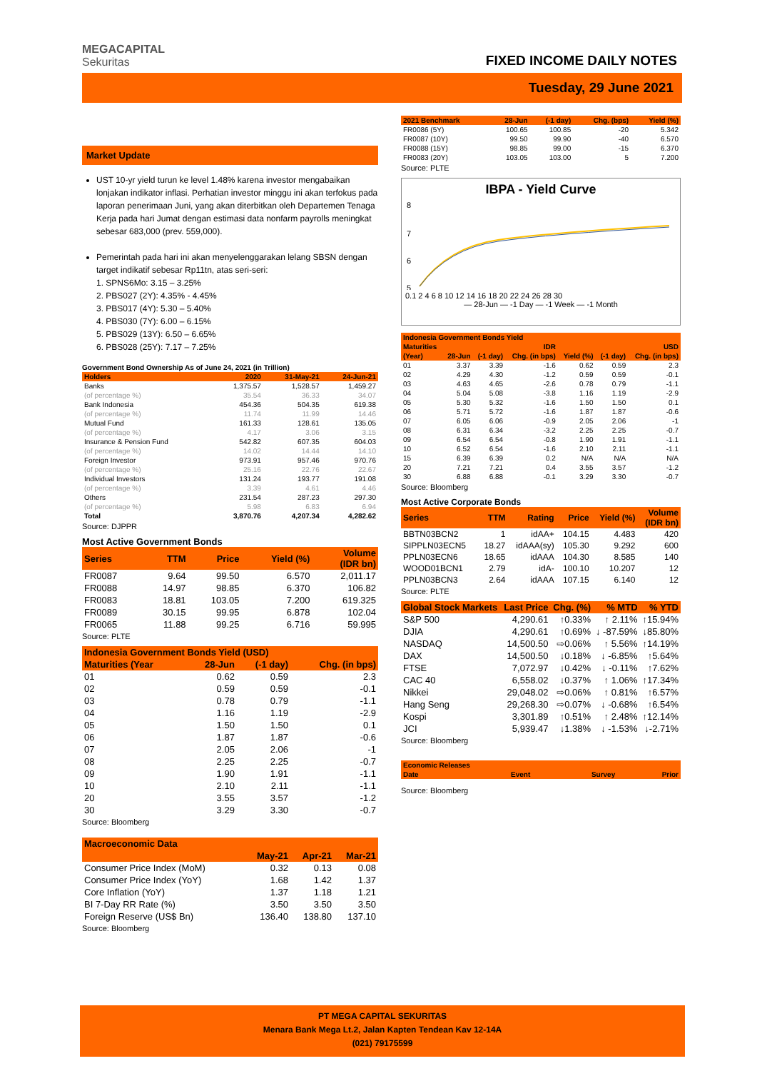MEGACAPITAL
Sekuritas
FIXED INCOME DAILY NOTES
Tuesday, 29 June 2021
Market Update
UST 10-yr yield turun ke level 1.48% karena investor mengabaikan lonjakan indikator inflasi. Perhatian investor minggu ini akan terfokus pada laporan penerimaan Juni, yang akan diterbitkan oleh Departemen Tenaga Kerja pada hari Jumat dengan estimasi data nonfarm payrolls meningkat sebesar 683,000 (prev. 559,000).
Pemerintah pada hari ini akan menyelenggarakan lelang SBSN dengan target indikatif sebesar Rp11tn, atas seri-seri:
1. SPNS6Mo: 3.15 – 3.25%
2. PBS027 (2Y): 4.35% - 4.45%
3. PBS017 (4Y): 5.30 – 5.40%
4. PBS030 (7Y): 6.00 – 6.15%
5. PBS029 (13Y): 6.50 – 6.65%
6. PBS028 (25Y): 7.17 – 7.25%
Government Bond Ownership As of June 24, 2021 (in Trillion)
| Holders | 2020 | 31-May-21 | 24-Jun-21 |
| --- | --- | --- | --- |
| Banks | 1,375.57 | 1,528.57 | 1,459.27 |
| (of percentage %) | 35.54 | 36.33 | 34.07 |
| Bank Indonesia | 454.36 | 504.35 | 619.38 |
| (of percentage %) | 11.74 | 11.99 | 14.46 |
| Mutual Fund | 161.33 | 128.61 | 135.05 |
| (of percentage %) | 4.17 | 3.06 | 3.15 |
| Insurance & Pension Fund | 542.82 | 607.35 | 604.03 |
| (of percentage %) | 14.02 | 14.44 | 14.10 |
| Foreign Investor | 973.91 | 957.46 | 970.76 |
| (of percentage %) | 25.16 | 22.76 | 22.67 |
| Individual Investors | 131.24 | 193.77 | 191.08 |
| (of percentage %) | 3.39 | 4.61 | 4.46 |
| Others | 231.54 | 287.23 | 297.30 |
| (of percentage %) | 5.98 | 6.83 | 6.94 |
| Total | 3,870.76 | 4,207.34 | 4,282.62 |
Source: DJPPR
Most Active Government Bonds
| Series | TTM | Price | Yield (%) | Volume (IDR bn) |
| --- | --- | --- | --- | --- |
| FR0087 | 9.64 | 99.50 | 6.570 | 2,011.17 |
| FR0088 | 14.97 | 98.85 | 6.370 | 106.82 |
| FR0083 | 18.81 | 103.05 | 7.200 | 619.325 |
| FR0089 | 30.15 | 99.95 | 6.878 | 102.04 |
| FR0065 | 11.88 | 99.25 | 6.716 | 59.995 |
Source: PLTE
| Indonesia Government Bonds Yield (USD) | | | |
| --- | --- | --- | --- |
| Maturities (Year | 28-Jun | (-1 day) | Chg. (in bps) |
| 01 | 0.62 | 0.59 | 2.3 |
| 02 | 0.59 | 0.59 | -0.1 |
| 03 | 0.78 | 0.79 | -1.1 |
| 04 | 1.16 | 1.19 | -2.9 |
| 05 | 1.50 | 1.50 | 0.1 |
| 06 | 1.87 | 1.87 | -0.6 |
| 07 | 2.05 | 2.06 | -1 |
| 08 | 2.25 | 2.25 | -0.7 |
| 09 | 1.90 | 1.91 | -1.1 |
| 10 | 2.10 | 2.11 | -1.1 |
| 20 | 3.55 | 3.57 | -1.2 |
| 30 | 3.29 | 3.30 | -0.7 |
Source: Bloomberg
| Macroeconomic Data | | | |
| --- | --- | --- | --- |
| | May-21 | Apr-21 | Mar-21 |
| Consumer Price Index (MoM) | 0.32 | 0.13 | 0.08 |
| Consumer Price Index (YoY) | 1.68 | 1.42 | 1.37 |
| Core Inflation (YoY) | 1.37 | 1.18 | 1.21 |
| BI 7-Day RR Rate (%) | 3.50 | 3.50 | 3.50 |
| Foreign Reserve (US$ Bn) | 136.40 | 138.80 | 137.10 |
Source: Bloomberg
| 2021 Benchmark | 28-Jun | (-1 day) | Chg. (bps) | Yield (%) |
| --- | --- | --- | --- | --- |
| FR0086 (5Y) | 100.65 | 100.85 | -20 | 5.342 |
| FR0087 (10Y) | 99.50 | 99.90 | -40 | 6.570 |
| FR0088 (15Y) | 98.85 | 99.00 | -15 | 6.370 |
| FR0083 (20Y) | 103.05 | 103.00 | 5 | 7.200 |
Source: PLTE
IBPA - Yield Curve
8
7
6
5
0.1 2 4 6 8 10 12 14 16 18 20 22 24 26 28 30
— 28-Jun — -1 Day — -1 Week — -1 Month
| Indonesia Government Bonds Yield | | | | | | |
| --- | --- | --- | --- | --- | --- | --- |
| Maturities | IDR | | | USD | | |
| (Year) | 28-Jun | (-1 day) | Chg. (in bps) | Yield (%) | (-1 day) | Chg. (in bps) |
| 01 | 3.37 | 3.39 | -1.6 | 0.62 | 0.59 | 2.3 |
| 02 | 4.29 | 4.30 | -1.2 | 0.59 | 0.59 | -0.1 |
| 03 | 4.63 | 4.65 | -2.6 | 0.78 | 0.79 | -1.1 |
| 04 | 5.04 | 5.08 | -3.8 | 1.16 | 1.19 | -2.9 |
| 05 | 5.30 | 5.32 | -1.6 | 1.50 | 1.50 | 0.1 |
| 06 | 5.71 | 5.72 | -1.6 | 1.87 | 1.87 | -0.6 |
| 07 | 6.05 | 6.06 | -0.9 | 2.05 | 2.06 | -1 |
| 08 | 6.31 | 6.34 | -3.2 | 2.25 | 2.25 | -0.7 |
| 09 | 6.54 | 6.54 | -0.8 | 1.90 | 1.91 | -1.1 |
| 10 | 6.52 | 6.54 | -1.6 | 2.10 | 2.11 | -1.1 |
| 15 | 6.39 | 6.39 | 0.2 | N/A | N/A | N/A |
| 20 | 7.21 | 7.21 | 0.4 | 3.55 | 3.57 | -1.2 |
| 30 | 6.88 | 6.88 | -0.1 | 3.29 | 3.30 | -0.7 |
Source: Bloomberg
Most Active Corporate Bonds
| Series | TTM | Rating | Price | Yield (%) | Volume (IDR bn) |
| --- | --- | --- | --- | --- | --- |
| BBTN03BCN2 | 1 | idAA+ | 104.15 | 4.483 | 420 |
| SIPPLN03ECN5 | 18.27 | idAAA(sy) | 105.30 | 9.292 | 600 |
| PPLN03ECN6 | 18.65 | idAAA | 104.30 | 8.585 | 140 |
| WOOD01BCN1 | 2.79 | idA- | 100.10 | 10.207 | 12 |
| PPLN03BCN3 | 2.64 | idAAA | 107.15 | 6.140 | 12 |
Source: PLTE
| Global Stock Markets | Last Price | Chg. (%) | % MTD | % YTD |
| --- | --- | --- | --- | --- |
| S&P 500 | 4,290.61 | ↑0.33% | ↑ 2.11% | ↑15.94% |
| DJIA | 4,290.61 | ↑0.69% | ↓ -87.59% | ↓85.80% |
| NASDAQ | 14,500.50 | ⇨0.06% | ↑ 5.56% | ↑14.19% |
| DAX | 14,500.50 | ↓0.18% | ↓ -6.85% | ↑5.64% |
| FTSE | 7,072.97 | ↓0.42% | ↓ -0.11% | ↑7.62% |
| CAC 40 | 6,558.02 | ↓0.37% | ↑ 1.06% | ↑17.34% |
| Nikkei | 29,048.02 | ⇨0.06% | ↑ 0.81% | ↑6.57% |
| Hang Seng | 29,268.30 | ⇨0.07% | ↓ -0.68% | ↑6.54% |
| Kospi | 3,301.89 | ↑0.51% | ↑ 2.48% | ↑12.14% |
| JCI | 5,939.47 | ↓1.38% | ↓ -1.53% | ↓-2.71% |
Source: Bloomberg
| Economic Releases | | | |
| --- | --- | --- | --- |
| Date | Event | Survey | Prior |
Source: Bloomberg
PT MEGA CAPITAL SEKURITAS
Menara Bank Mega Lt.2, Jalan Kapten Tendean Kav 12-14A
(021) 79175599